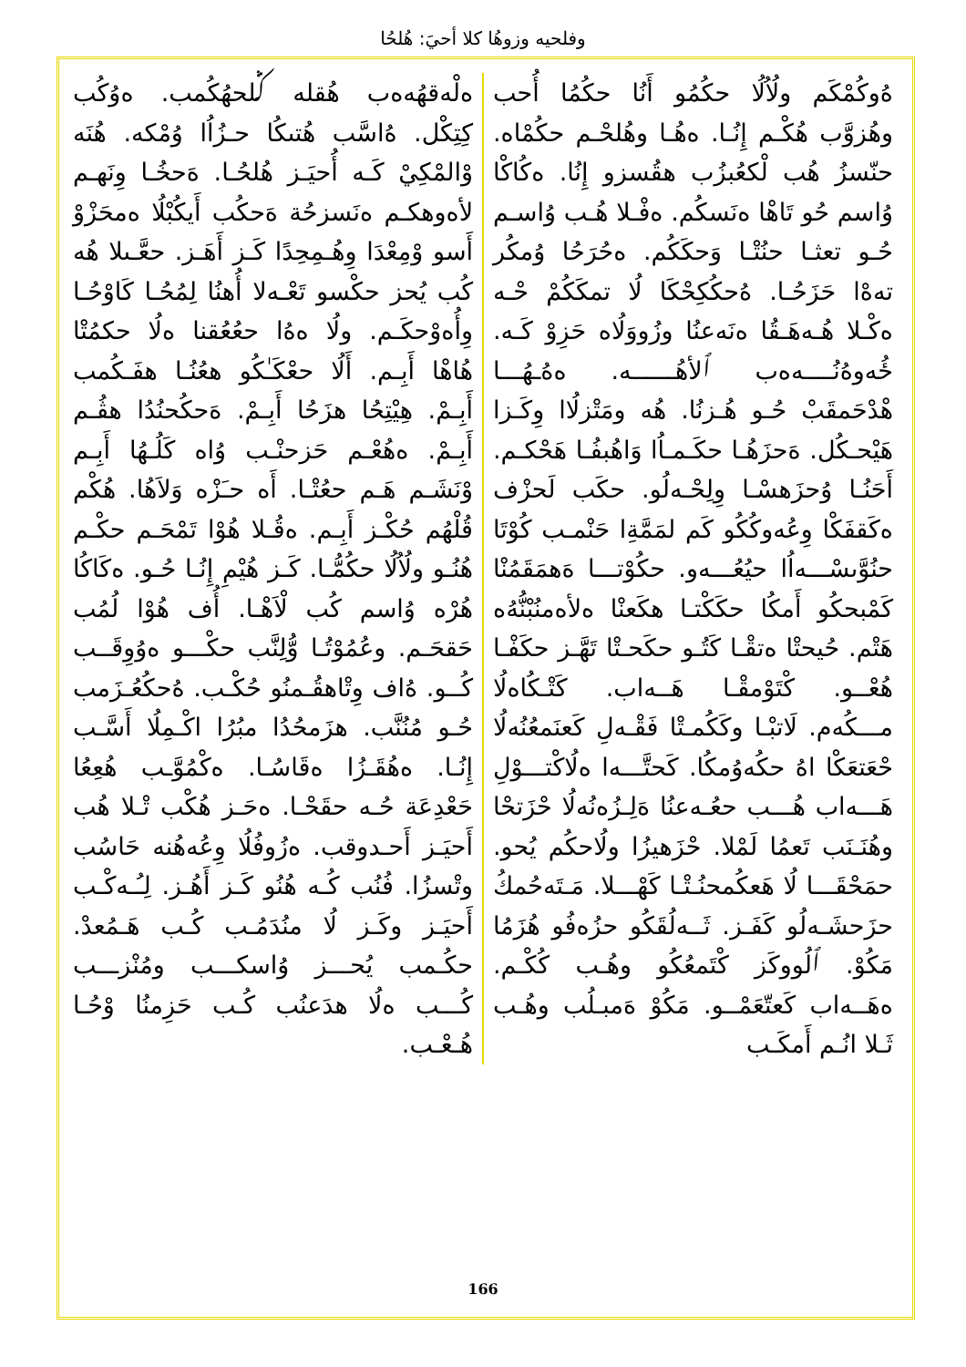وفلحيه وزوهُا كلا أحيَ: هُلحُا
ەلْەقھُەەب هُقلە ݣلحھُكُمب. ەوُكُب كِتِكْل. ەُاسَّب هُتىكُا حـزُاُا وُمْكە. ھُنَە وْالمْكِيْ كَـه أُحيَـز هُلحُـا. ەَحخُـا وِنَهـم لأەوهكـم ەنَسزحُة ەَحكُب أَيكُبْلُا ەمحَزْوْ أَسو وْمِعْدَا وِهُـمِحِدًا كَـز أَهَـز. حعَّـىلا هُه كُب يُحز حكْسو تَعْـەلا أُهنُا لِمُحُـا كَاوْحُـا وِأُەوْحكَـم. ولُا ەەُا حعُعُقنا ەلُا حكمُتْا هُاهْا أَبِـم. أَلُا حعْكَـٰكُو هعُنُـا هفَـكُمب أَبِـمْ. هِيْتِحُا هزَحُا أَبِـمْ. ەَحكُحنُدُا هڤُـم أَبِـمْ. ەهُعْـم حَزحنْـب وُاه كَلُـهُا أَبِـم وْنَشَـم ھَـم حعُتْـا. أَه حـَزْه وَلاَهُا. هُكْم قُلْهُم حُكْـز أَبِـم. ەقُـلا هُوْا تَمْحَـم حكْـم هُنُـو ولُاُلُا حكُمُّـا. كَـز هُيْمِ إِنُـا حُـو. ەكَاكُا هُرْه وُاسم كُب لْاَهْـا. أُف هُوْا لُمُب حَقحَـم. وعُمُوْتُـا وُّلِنَّب حكْـــو ەوُوِقَــب كُــو. ەُاف وِتْاهقُـمنُو حُكْـب. ەُحكُعُـزَمب حُـو مُنُنَّب. هزَمحُدُا مبُرُا اكْـمِلُا أَسَّـب إِنُـا. ەهُقَـزُا ەقَاسُـا. ەكْمُوَّـب هُعِعُا حَعْدِعَة حُـه حقَحْـا. ەحَـز هُكْب تْـلا هُب أَحيَـز أَحـدوقب. ەزُوفُلُا وِعُەهُنە حَاسُب وتْسزُا. فُنُب كُـه هُنُو كَـز أَهُـز. لِـُـەكْـب أَحيَـز وكَـز لُا منُدَمُـب كُـب هَـمُعدْ. حكُـمب يُحـــز وُاسكـــب ومُنْزـــب كُـــب ەلُا هدَعنُب كُـب حَزِمنُا وْحُـا هُـعْـب.
ەُوكُمْكَم ولُاُلُا حكُمُو أَنُا حكُمُا أُحب وهُزوَّب هُكْـم إِنُـا. ەهُـا وهُلحْـم حكُمْاه. حنّسزُ هُب لْكعُبزُب هقُسزو إِنُا. ەكُاكْا وُاسم حُو تَاهْا ەنَسكُم. ەفْـلا هُـب وُاسـم حُـو تعثـا حنُتْـا وَحكَكُم. ەحُرَحُا وُمكُر تەەْا حَزَحُـا. ەُحكُكِحْكَا لُا تمكَكُمْ حْـه ەكْـلا هُـەهَـقُا ەنَەعنُا وزُووَلُاه حَزِوْ كَـه. ځُەوەُنُــــەەب ٱلأهُــــــە. ەەُـهُـــا هْدْحَمقَبْ حُـو هُـزنُا. هُه ومَتْزلُاا وِكَـزا هَيْحـكُل. ەَحزَهُـا حكَـمـاُا وَاهُبفُـا هَحْكـم. أَحَنُـا وُحزَهسْـا وِلِحْـەلُو. حكَب لَحزْف ەكَقفَكْا وِعُەوكُكُو كَم لمَمَّةِا حَنْمـب كُوْتَا حنُوَّىسْـــەاُا حيُعُـــەو. حكُوْتـــا ەَهمَقَمُنْا كَمْبحكُو أَمكُا حكَكْتـا هكَعنْا ەلأەمنُبْنُّەُە هَتْم. حُيحتْا ەتقْـا كَتُـو حكَحـتْا تَهَّـز حكَفْـا هُعْــو. كْتَوْمقْـا هَــەاب. كَتْـكُاەلُا مـــكُەم. لَاتبْـا وكَكُمـتْا فَقْـەلِ كَعنَمعُنُەلُا حْعَتعَكْا اهُ حكُەوُمكُا. كَحتَّـــەا ەلُاكْتـــوْلِ هَـــەاب هُـــب حعُـەعنُا ەَلِـزُەنُەلُا حْزَتحْا وهُنَـنَب تَعمُا لَمْلا. حْزَهيزُا ولُاحكُم يُحو. حمَحْقَـــا لُا هَعكُمحنُـتْـا كَهْـــلا. مَـتَەحُمكُ حزَحشَـەلُو كَفَـز. ثَــەلُقَكُو حزُەفُو هُزَمُا مَكُوْ. ٱلُووكَز كْتَمعُكُو وهُـب كُكْـم. ەهَــەاب كَعتّعَمْــو. مَكُوْ ەَمبـلُب وهُـب ثَـلا انُـم أَمكَـب
166